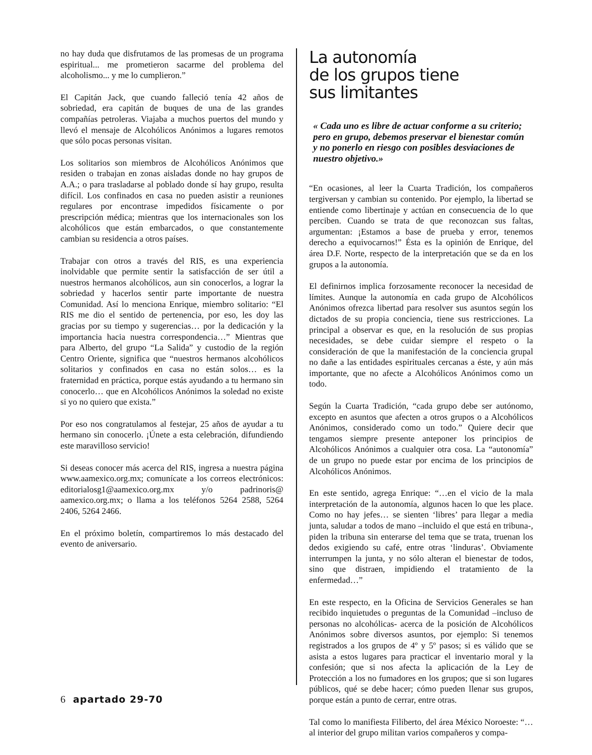no hay duda que disfrutamos de las promesas de un programa espiritual... me prometieron sacarme del problema del alcoholismo... y me lo cumplieron.”
El Capitán Jack, que cuando falleció tenía 42 años de sobriedad, era capitán de buques de una de las grandes compañías petroleras. Viajaba a muchos puertos del mundo y llevó el mensaje de Alcohólicos Anónimos a lugares remotos que sólo pocas personas visitan.
Los solitarios son miembros de Alcohólicos Anónimos que residen o trabajan en zonas aisladas donde no hay grupos de A.A.; o para trasladarse al poblado donde sí hay grupo, resulta difícil. Los confinados en casa no pueden asistir a reuniones regulares por encontrase impedidos físicamente o por prescripción médica; mientras que los internacionales son los alcohólicos que están embarcados, o que constantemente cambian su residencia a otros países.
Trabajar con otros a través del RIS, es una experiencia inolvidable que permite sentir la satisfacción de ser útil a nuestros hermanos alcohólicos, aun sin conocerlos, a lograr la sobriedad y hacerlos sentir parte importante de nuestra Comunidad. Así lo menciona Enrique, miembro solitario: “El RIS me dio el sentido de pertenencia, por eso, les doy las gracias por su tiempo y sugerencias… por la dedicación y la importancia hacia nuestra correspondencia…” Mientras que para Alberto, del grupo “La Salida” y custodio de la región Centro Oriente, significa que “nuestros hermanos alcohólicos solitarios y confinados en casa no están solos… es la fraternidad en práctica, porque estás ayudando a tu hermano sin conocerlo… que en Alcohólicos Anónimos la soledad no existe si yo no quiero que exista.”
Por eso nos congratulamos al festejar, 25 años de ayudar a tu hermano sin conocerlo. ¡Únete a esta celebración, difundiendo este maravilloso servicio!
Si deseas conocer más acerca del RIS, ingresa a nuestra página www.aamexico.org.mx; comunícate a los correos electrónicos: editorialosg1@aamexico.org.mx y/o padrinoris@ aamexico.org.mx; o llama a los teléfonos 5264 2588, 5264 2406, 5264 2466.
En el próximo boletín, compartiremos lo más destacado del evento de aniversario.
La autonomía
de los grupos tiene
sus limitantes
« Cada uno es libre de actuar conforme a su criterio; pero en grupo, debemos preservar el bienestar común y no ponerlo en riesgo con posibles desviaciones de nuestro objetivo.»
“En ocasiones, al leer la Cuarta Tradición, los compañeros tergiversan y cambian su contenido. Por ejemplo, la libertad se entiende como libertinaje y actúan en consecuencia de lo que perciben. Cuando se trata de que reconozcan sus faltas, argumentan: ¡Estamos a base de prueba y error, tenemos derecho a equivocarnos!” Ésta es la opinión de Enrique, del área D.F. Norte, respecto de la interpretación que se da en los grupos a la autonomía.
El definirnos implica forzosamente reconocer la necesidad de límites. Aunque la autonomía en cada grupo de Alcohólicos Anónimos ofrezca libertad para resolver sus asuntos según los dictados de su propia conciencia, tiene sus restricciones. La principal a observar es que, en la resolución de sus propias necesidades, se debe cuidar siempre el respeto o la consideración de que la manifestación de la conciencia grupal no dañe a las entidades espirituales cercanas a éste, y aún más importante, que no afecte a Alcohólicos Anónimos como un todo.
Según la Cuarta Tradición, “cada grupo debe ser autónomo, excepto en asuntos que afecten a otros grupos o a Alcohólicos Anónimos, considerado como un todo.” Quiere decir que tengamos siempre presente anteponer los principios de Alcohólicos Anónimos a cualquier otra cosa. La “autonomía” de un grupo no puede estar por encima de los principios de Alcohólicos Anónimos.
En este sentido, agrega Enrique: “…en el vicio de la mala interpretación de la autonomía, algunos hacen lo que les place. Como no hay jefes… se sienten ‘libres’ para llegar a media junta, saludar a todos de mano –incluido el que está en tribuna-, piden la tribuna sin enterarse del tema que se trata, truenan los dedos exigiendo su café, entre otras ‘linduras’. Obviamente interrumpen la junta, y no sólo alteran el bienestar de todos, sino que distraen, impidiendo el tratamiento de la enfermedad…”
En este respecto, en la Oficina de Servicios Generales se han recibido inquietudes o preguntas de la Comunidad –incluso de personas no alcohólicas- acerca de la posición de Alcohólicos Anónimos sobre diversos asuntos, por ejemplo: Si tenemos registrados a los grupos de 4º y 5º pasos; si es válido que se asista a estos lugares para practicar el inventario moral y la confesión; que si nos afecta la aplicación de la Ley de Protección a los no fumadores en los grupos; que si son lugares públicos, qué se debe hacer; cómo pueden llenar sus grupos, porque están a punto de cerrar, entre otras.
Tal como lo manifiesta Filiberto, del área México Noroeste: “…al interior del grupo militan varios compañeros y compa-
6 apartado 29-70